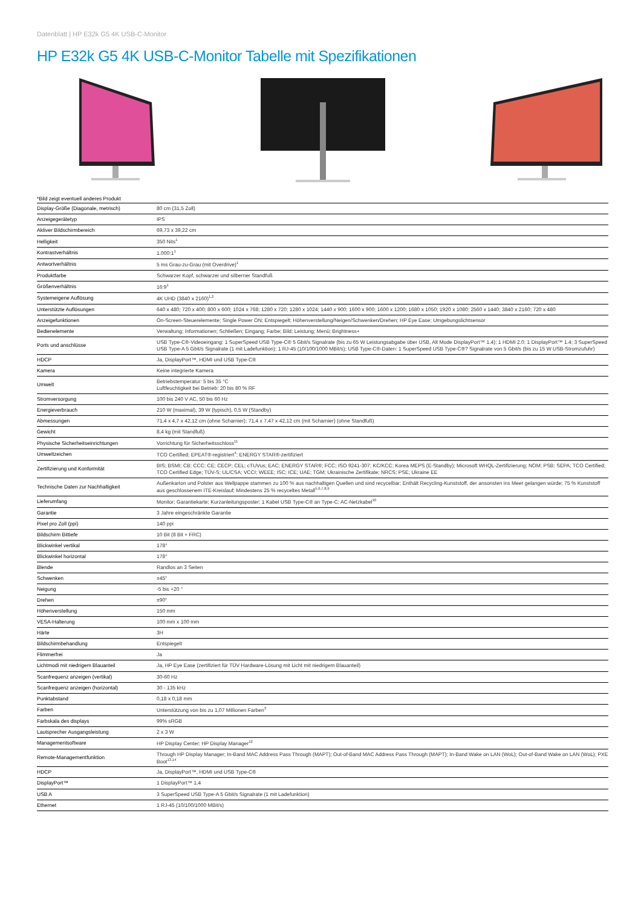Datenblatt | HP E32k G5 4K USB-C-Monitor
HP E32k G5 4K USB-C-Monitor Tabelle mit Spezifikationen
*Bild zeigt eventuell anderes Produkt
| Display-Größe (Diagonale, metrisch) | 80 cm (31,5 Zoll) |
| Anzeigegerätetyp | IPS |
| Aktiver Bildschirmbereich | 69,73 x 39,22 cm |
| Helligkeit | 350 Nits<sup>1</sup> |
| Kontrastverhältnis | 1.000:1<sup>1</sup> |
| Antwortverhältnis | 5 ms Grau-zu-Grau (mit Overdrive)<sup>1</sup> |
| Produktfarbe | Schwarzer Kopf, schwarzer und silberner Standfuß |
| Größenverhältnis | 16:9<sup>1</sup> |
| Systemeigene Auflösung | 4K UHD (3840 x 2160)<sup>1,2</sup> |
| Unterstützte Auflösungen | 640 x 480; 720 x 400; 800 x 600; 1024 x 768; 1280 x 720; 1280 x 1024; 1440 x 900; 1600 x 900; 1600 x 1200; 1680 x 1050; 1920 x 1080; 2560 x 1440; 3840 x 2160; 720 x 480 |
| Anzeigefunktionen | On-Screen-Steuerelemente; Single Power ON; Entspiegelt; Höhenverstellung/Neigen/Schwenken/Drehen; HP Eye Ease; Umgebungslichtsensor |
| Bedienelemente | Verwaltung; Informationen; Schließen; Eingang; Farbe; Bild; Leistung; Menü; Brightness+ |
| Ports und anschlüsse | USB Type-C®-Videoeingang: 1 SuperSpeed USB Type-C® 5 Gbit/s Signalrate (bis zu 65 W Leistungsabgabe über USB, Alt Mode DisplayPort™ 1.4); 1 HDMI 2.0; 1 DisplayPort™ 1.4; 3 SuperSpeed USB Type-A 5 Gbit/s Signalrate (1 mit Ladefunktion); 1 RJ-45 (10/100/1000 MBit/s); USB Type-C®-Daten: 1 SuperSpeed USB Type-C®? Signalrate von 5 Gbit/s (bis zu 15 W USB-Stromzufuhr) |
| HDCP | Ja, DisplayPort™, HDMI und USB Type-C® |
| Kamera | Keine integrierte Kamera |
| Umwelt | Betriebstemperatur: 5 bis 35 °C Luftfeuchtigkeit bei Betrieb: 20 bis 80 % RF |
| Stromversorgung | 100 bis 240 V AC, 50 bis 60 Hz |
| Energieverbrauch | 210 W (maximal), 39 W (typisch), 0,5 W (Standby) |
| Abmessungen | 71,4 x 4,7 x 42,12 cm (ohne Scharnier); 71,4 x 7,47 x 42,12 cm (mit Scharnier) (ohne Standfuß) |
| Gewicht | 8,4 kg (mit Standfuß) |
| Physische Sicherheitseinrichtungen | Vorrichtung für Sicherheitsschloss<sup>11</sup> |
| Umweltzeichen | TCO Certified; EPEAT®-registriert<sup>4</sup>; ENERGY STAR®-zertifiziert |
| Zertifizierung und Konformität | BIS; BSMI; CB; CCC; CE; CECP; CEL; cTUVus; EAC; ENERGY STAR®; FCC; ISO 9241-307; KC/KCC; Korea MEPS (E-Standby); Microsoft WHQL-Zertifizierung; NOM; PSB; SEPA; TCO Certified; TCO Certified Edge; TÜV-S; UL/CSA; VCCI; WEEE; ISC; ICE; UAE; TGM; Ukrainische Zertifikate; NRCS; PSE; Ukraine EE |
| Technische Daten zur Nachhaltigkeit | Außenkarton und Polster aus Wellpappe stammen zu 100 % aus nachhaltigen Quellen und sind recycelbar; Enthält Recycling-Kunststoff, der ansonsten ins Meer gelangen würde; 75 % Kunststoff aus geschlossenem ITE-Kreislauf; Mindestens 25 % recyceltes Metall<sup>5,6,7,8,9</sup> |
| Lieferumfang | Monitor; Garantiekarte; Kurzanleitungsposter; 1 Kabel USB Type-C® an Type-C; AC-Netzkabel<sup>10</sup> |
| Garantie | 3 Jahre eingeschränkte Garantie |
| Pixel pro Zoll (ppi) | 140 ppi |
| Bildschirm Bittiefe | 10 Bit (8 Bit + FRC) |
| Blickwinkel vertikal | 178° |
| Blickwinkel horizontal | 178° |
| Blende | Randlos an 3 Seiten |
| Schwenken | ±45° |
| Neigung | -5 bis +20 ° |
| Drehen | ±90° |
| Höhenverstellung | 150 mm |
| VESA-Halterung | 100 mm x 100 mm |
| Härte | 3H |
| Bildschirmbehandlung | Entspiegelt |
| Flimmerfrei | Ja |
| Lichtmodi mit niedrigem Blauanteil | Ja, HP Eye Ease (zertifiziert für TÜV Hardware-Lösung mit Licht mit niedrigem Blauanteil) |
| Scanfrequenz anzeigen (vertikal) | 30-60 Hz |
| Scanfrequenz anzeigen (horizontal) | 30 - 135 kHz |
| Punktabstand | 0,18 x 0,18 mm |
| Farben | Unterstützung von bis zu 1,07 Millionen Farben<sup>3</sup> |
| Farbskala des displays | 99% sRGB |
| Lautsprecher Ausgangsleistung | 2 x 3 W |
| Managementsoftware | HP Display Center; HP Display Manager<sup>12</sup> |
| Remote-Managementfunktion | Through HP Display Manager; In-Band MAC Address Pass Through (MAPT); Out-of-Band MAC Address Pass Through (MAPT); In-Band Wake on LAN (WoL); Out-of-Band Wake on LAN (WoL); PXE Boot<sup>13,14</sup> |
| HDCP | Ja, DisplayPort™, HDMI und USB Type-C® |
| DisplayPort™ | 1 DisplayPort™ 1.4 |
| USB A | 3 SuperSpeed USB Type-A 5 Gbit/s Signalrate (1 mit Ladefunktion) |
| Ethernet | 1 RJ-45 (10/100/1000 MBit/s) |